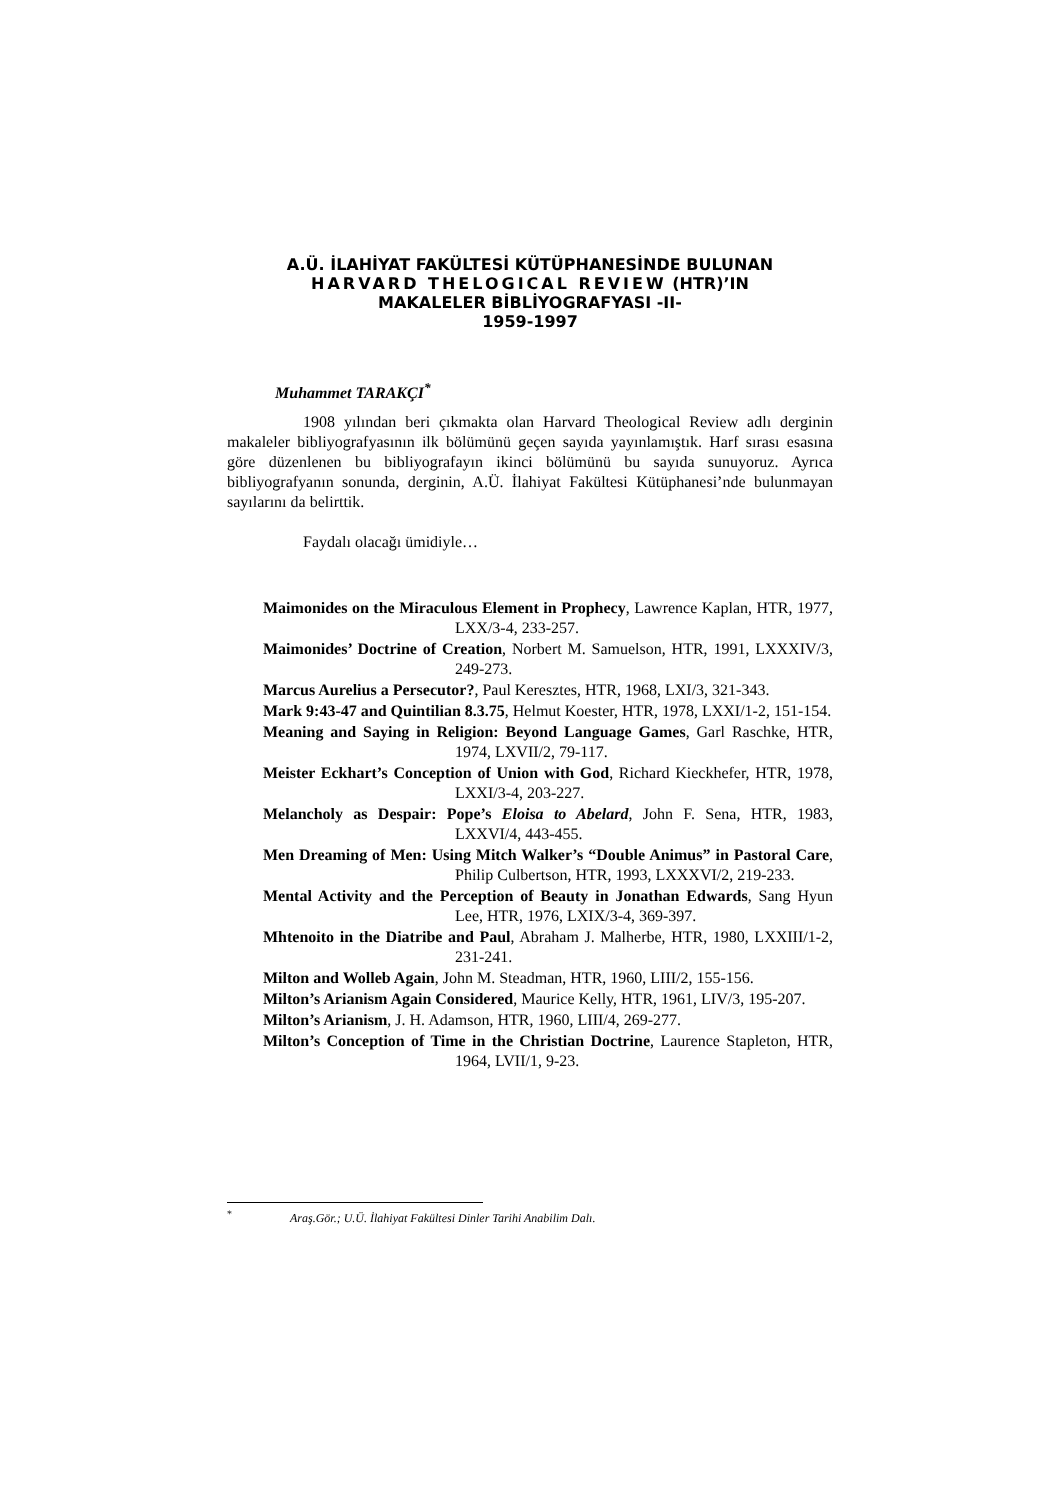A.Ü. İLAHİYAT FAKÜLTESİ KÜTÜPHANESİNDE BULUNAN
HARVARD THELOGICAL REVIEW (HTR)’IN
MAKALELER BİBLİYOGRAFYASI -II-
1959-1997
Muhammet TARAKÇI<sup>*</sup>
1908 yılından beri çıkmakta olan Harvard Theological Review adlı derginin makaleler bibliyografyasının ilk bölümünü geçen sayıda yayınlamıştık. Harf sırası esasına göre düzenlenen bu bibliyografayın ikinci bölümünü bu sayıda sunuyoruz. Ayrıca bibliyografyanın sonunda, derginin, A.Ü. İlahiyat Fakültesi Kütüphanesi’nde bulunmayan sayılarını da belirttik.
Faydalı olacağı ümidiyle…
Maimonides on the Miraculous Element in Prophecy, Lawrence Kaplan, HTR, 1977, LXX/3-4, 233-257.
Maimonides’ Doctrine of Creation, Norbert M. Samuelson, HTR, 1991, LXXXIV/3, 249-273.
Marcus Aurelius a Persecutor?, Paul Keresztes, HTR, 1968, LXI/3, 321-343.
Mark 9:43-47 and Quintilian 8.3.75, Helmut Koester, HTR, 1978, LXXI/1-2, 151-154.
Meaning and Saying in Religion: Beyond Language Games, Garl Raschke, HTR, 1974, LXVII/2, 79-117.
Meister Eckhart’s Conception of Union with God, Richard Kieckhefer, HTR, 1978, LXXI/3-4, 203-227.
Melancholy as Despair: Pope’s Eloisa to Abelard, John F. Sena, HTR, 1983, LXXVI/4, 443-455.
Men Dreaming of Men: Using Mitch Walker’s “Double Animus” in Pastoral Care, Philip Culbertson, HTR, 1993, LXXXVI/2, 219-233.
Mental Activity and the Perception of Beauty in Jonathan Edwards, Sang Hyun Lee, HTR, 1976, LXIX/3-4, 369-397.
Mhtenoito in the Diatribe and Paul, Abraham J. Malherbe, HTR, 1980, LXXIII/1-2, 231-241.
Milton and Wolleb Again, John M. Steadman, HTR, 1960, LIII/2, 155-156.
Milton’s Arianism Again Considered, Maurice Kelly, HTR, 1961, LIV/3, 195-207.
Milton’s Arianism, J. H. Adamson, HTR, 1960, LIII/4, 269-277.
Milton’s Conception of Time in the Christian Doctrine, Laurence Stapleton, HTR, 1964, LVII/1, 9-23.
<sup>*</sup> Araş.Gör.; U.Ü. İlahiyat Fakültesi Dinler Tarihi Anabilim Dalı.